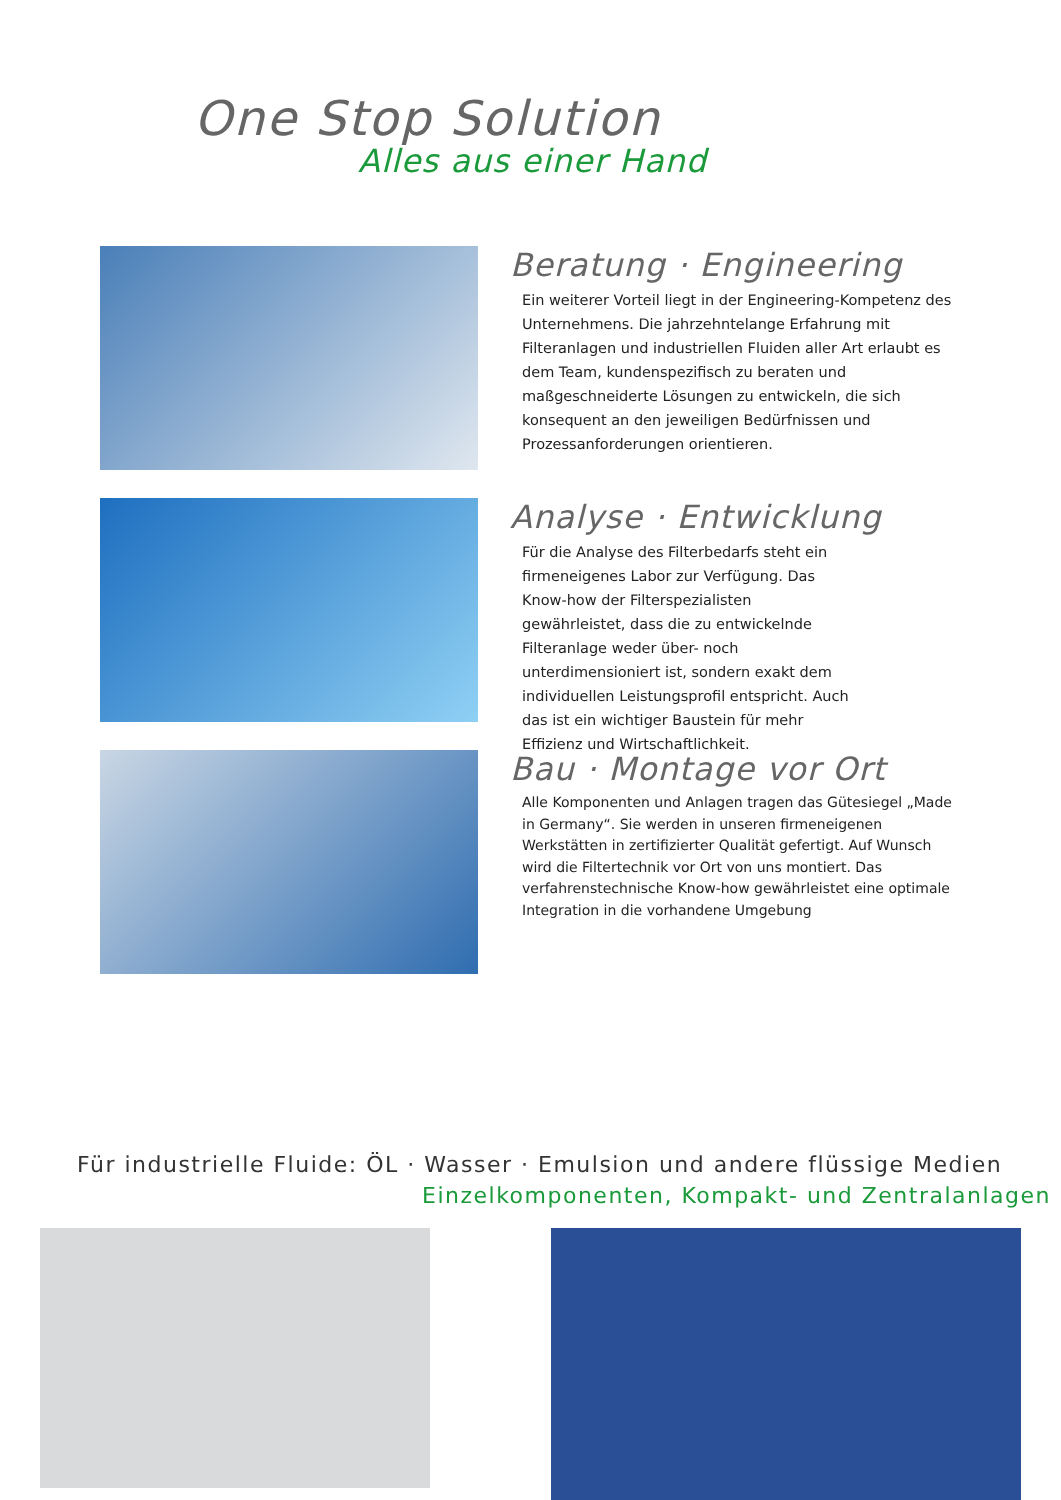One Stop Solution
Alles aus einer Hand
Beratung · Engineering
Ein weiterer Vorteil liegt in der Engineering-Kompetenz des Unternehmens. Die jahrzehntelange Erfahrung mit Filteranlagen und industriellen Fluiden aller Art erlaubt es dem Team, kundenspezifisch zu beraten und maßgeschneiderte Lösungen zu entwickeln, die sich konsequent an den jeweiligen Bedürfnissen und Prozessanforderungen orientieren.
Analyse · Entwicklung
Für die Analyse des Filterbedarfs steht ein firmeneigenes Labor zur Verfügung. Das Know-how der Filterspezialisten gewährleistet, dass die zu entwickelnde Filteranlage weder über- noch unterdimensioniert ist, sondern exakt dem individuellen Leistungsprofil entspricht. Auch das ist ein wichtiger Baustein für mehr Effizienz und Wirtschaftlichkeit.
Bau · Montage vor Ort
Alle Komponenten und Anlagen tragen das Gütesiegel „Made in Germany“. Sie werden in unseren firmeneigenen Werkstätten in zertifizierter Qualität gefertigt. Auf Wunsch wird die Filtertechnik vor Ort von uns montiert. Das verfahrenstechnische Know-how gewährleistet eine optimale Integration in die vorhandene Umgebung
Für industrielle Fluide: ÖL · Wasser · Emulsion und andere flüssige Medien
Einzelkomponenten, Kompakt- und Zentralanlagen